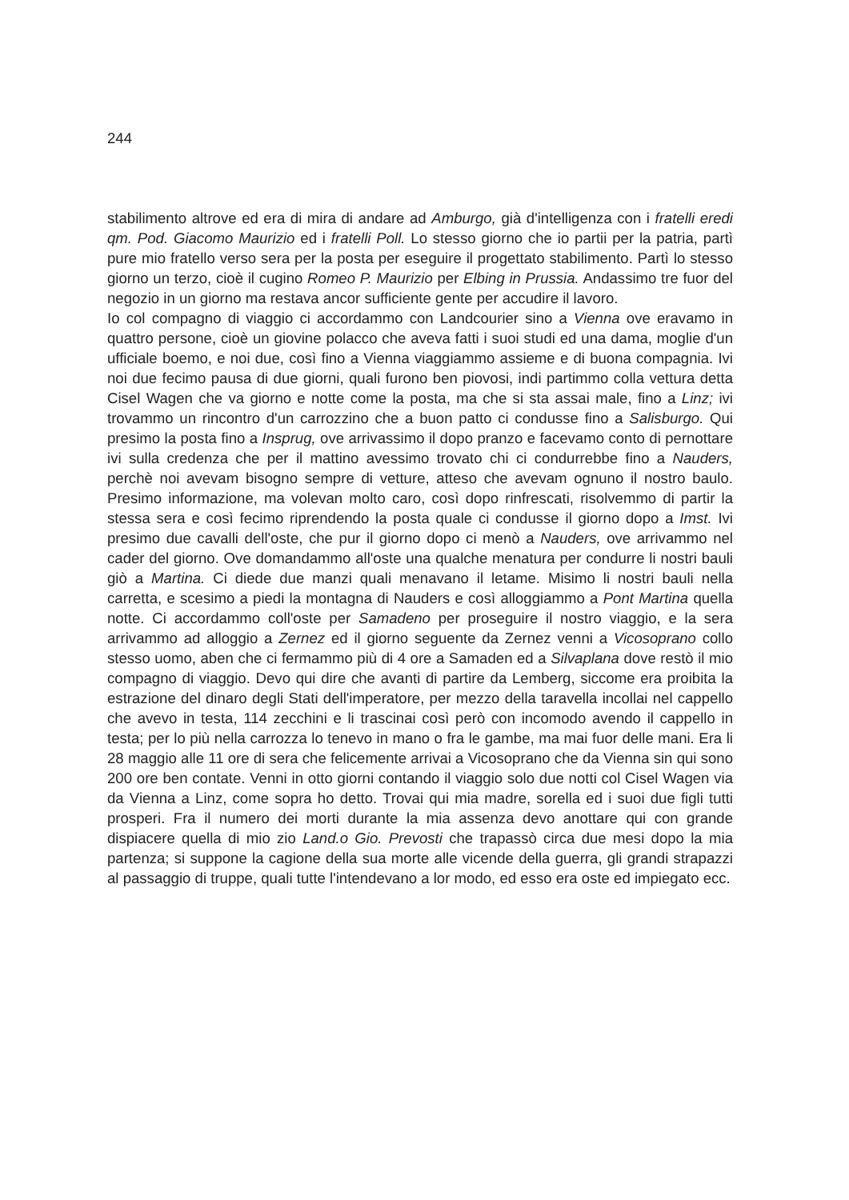244
stabilimento altrove ed era di mira di andare ad Amburgo, già d'intelligenza con i fratelli eredi qm. Pod. Giacomo Maurizio ed i fratelli Poll. Lo stesso giorno che io partii per la patria, partì pure mio fratello verso sera per la posta per eseguire il progettato stabilimento. Partì lo stesso giorno un terzo, cioè il cugino Romeo P. Maurizio per Elbing in Prussia. Andassimo tre fuor del negozio in un giorno ma restava ancor sufficiente gente per accudire il lavoro.
Io col compagno di viaggio ci accordammo con Landcourier sino a Vienna ove eravamo in quattro persone, cioè un giovine polacco che aveva fatti i suoi studi ed una dama, moglie d'un ufficiale boemo, e noi due, così fino a Vienna viaggiammo assieme e di buona compagnia. Ivi noi due fecimo pausa di due giorni, quali furono ben piovosi, indi partimmo colla vettura detta Cisel Wagen che va giorno e notte come la posta, ma che si sta assai male, fino a Linz; ivi trovammo un rincontro d'un carrozzino che a buon patto ci condusse fino a Salisburgo. Qui presimo la posta fino a Insprug, ove arrivassimo il dopo pranzo e facevamo conto di pernottare ivi sulla credenza che per il mattino avessimo trovato chi ci condurrebbe fino a Nauders, perchè noi avevam bisogno sempre di vetture, atteso che avevam ognuno il nostro baulo. Presimo informazione, ma volevan molto caro, così dopo rinfrescati, risolvemmo di partir la stessa sera e così fecimo riprendendo la posta quale ci condusse il giorno dopo a Imst. Ivi presimo due cavalli dell'oste, che pur il giorno dopo ci menò a Nauders, ove arrivammo nel cader del giorno. Ove domandammo all'oste una qualche menatura per condurre li nostri bauli giò a Martina. Ci diede due manzi quali menavano il letame. Misimo li nostri bauli nella carretta, e scesimo a piedi la montagna di Nauders e così alloggiammo a Pont Martina quella notte. Ci accordammo coll'oste per Samadeno per proseguire il nostro viaggio, e la sera arrivammo ad alloggio a Zernez ed il giorno seguente da Zernez venni a Vicosoprano collo stesso uomo, aben che ci fermammo più di 4 ore a Samaden ed a Silvaplana dove restò il mio compagno di viaggio. Devo qui dire che avanti di partire da Lemberg, siccome era proibita la estrazione del dinaro degli Stati dell'imperatore, per mezzo della taravella incollai nel cappello che avevo in testa, 114 zecchini e li trascinai così però con incomodo avendo il cappello in testa; per lo più nella carrozza lo tenevo in mano o fra le gambe, ma mai fuor delle mani. Era li 28 maggio alle 11 ore di sera che felicemente arrivai a Vicosoprano che da Vienna sin qui sono 200 ore ben contate. Venni in otto giorni contando il viaggio solo due notti col Cisel Wagen via da Vienna a Linz, come sopra ho detto. Trovai qui mia madre, sorella ed i suoi due figli tutti prosperi. Fra il numero dei morti durante la mia assenza devo anottare qui con grande dispiacere quella di mio zio Land.o Gio. Prevosti che trapassò circa due mesi dopo la mia partenza; si suppone la cagione della sua morte alle vicende della guerra, gli grandi strapazzi al passaggio di truppe, quali tutte l'intendevano a lor modo, ed esso era oste ed impiegato ecc.